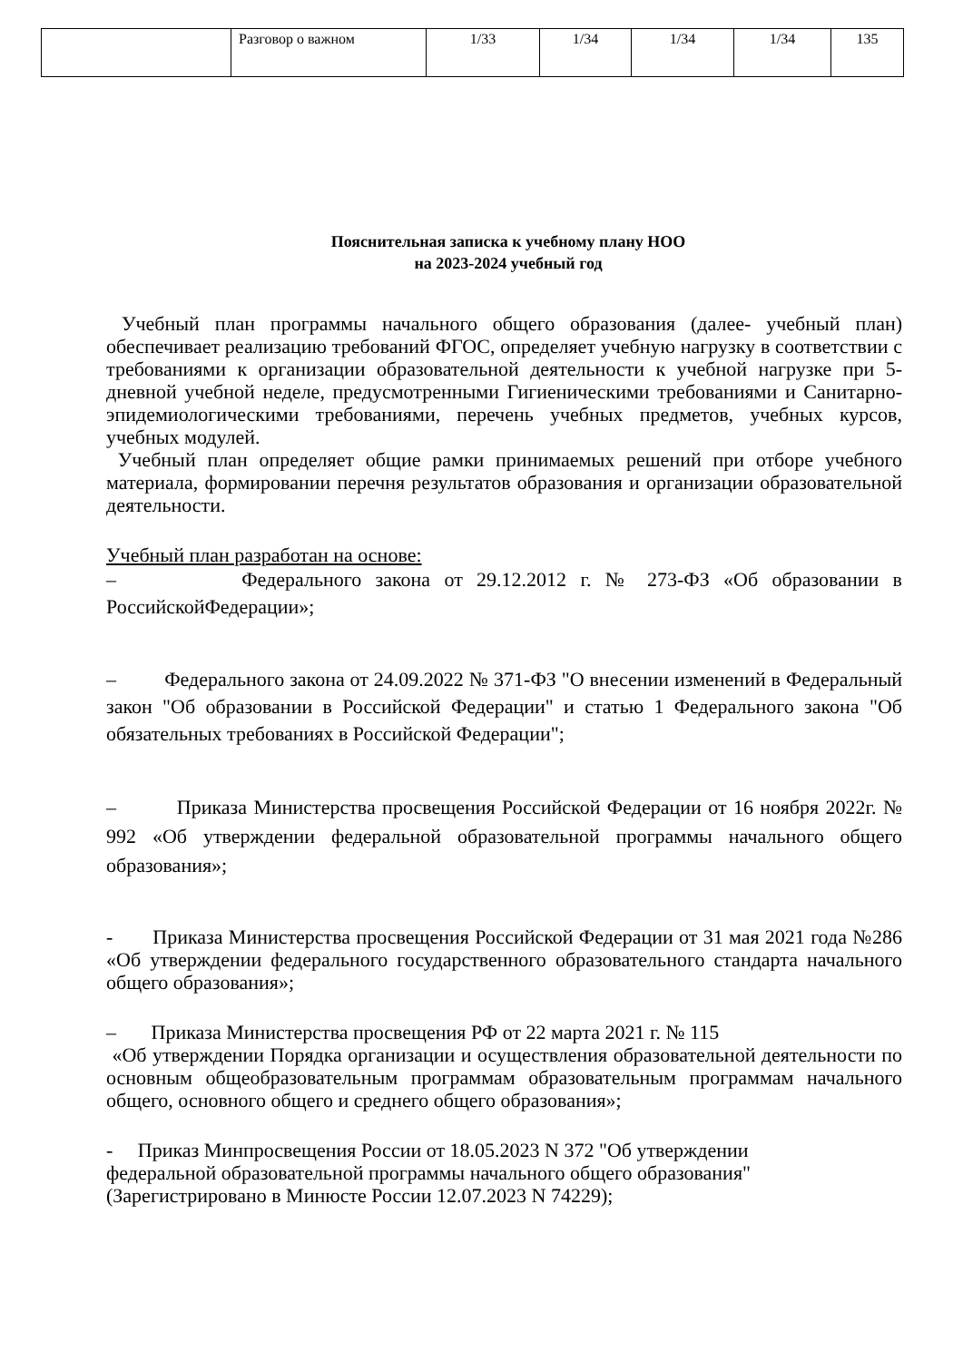| | Разговор о важном | 1/33 | 1/34 | 1/34 | 1/34 | 135 |
Пояснительная записка к учебному плану НОО
на 2023-2024 учебный год
Учебный план программы начального общего образования (далее- учебный план) обеспечивает реализацию требований ФГОС, определяет учебную нагрузку в соответствии с требованиями к организации образовательной деятельности к учебной нагрузке при 5- дневной учебной неделе, предусмотренными Гигиеническими требованиями и Санитарно-эпидемиологическими требованиями, перечень учебных предметов, учебных курсов, учебных модулей.
Учебный план определяет общие рамки принимаемых решений при отборе учебного материала, формировании перечня результатов образования и организации образовательной деятельности.
Учебный план разработан на основе:
– Федерального закона от 29.12.2012 г. № 273-ФЗ «Об образовании в РоссийскойФедерации»;
– Федерального закона от 24.09.2022 № 371-ФЗ "О внесении изменений в Федеральный закон "Об образовании в Российской Федерации" и статью 1 Федерального закона "Об обязательных требованиях в Российской Федерации";
– Приказа Министерства просвещения Российской Федерации от 16 ноября 2022г. № 992 «Об утверждении федеральной образовательной программы начального общего образования»;
- Приказа Министерства просвещения Российской Федерации от 31 мая 2021 года №286 «Об утверждении федерального государственного образовательного стандарта начального общего образования»;
– Приказа Министерства просвещения РФ от 22 марта 2021 г. № 115
«Об утверждении Порядка организации и осуществления образовательной деятельности по основным общеобразовательным программам образовательным программам начального общего, основного общего и среднего общего образования»;
- Приказ Минпросвещения России от 18.05.2023 N 372 "Об утверждении
федеральной образовательной программы начального общего образования"
(Зарегистрировано в Минюсте России 12.07.2023 N 74229);